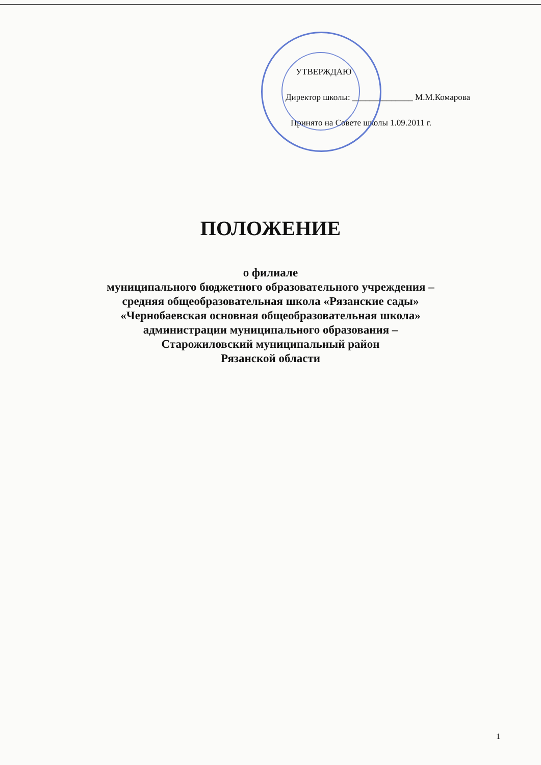УТВЕРЖДАЮ
Директор школы: ______________ М.М.Комарова
Принято на Совете школы 1.09.2011 г.
ПОЛОЖЕНИЕ
о филиале
муниципального бюджетного образовательного учреждения –
средняя общеобразовательная школа «Рязанские сады»
«Чернобаевская основная общеобразовательная школа»
администрации муниципального образования –
Старожиловский муниципальный район
Рязанской области
1